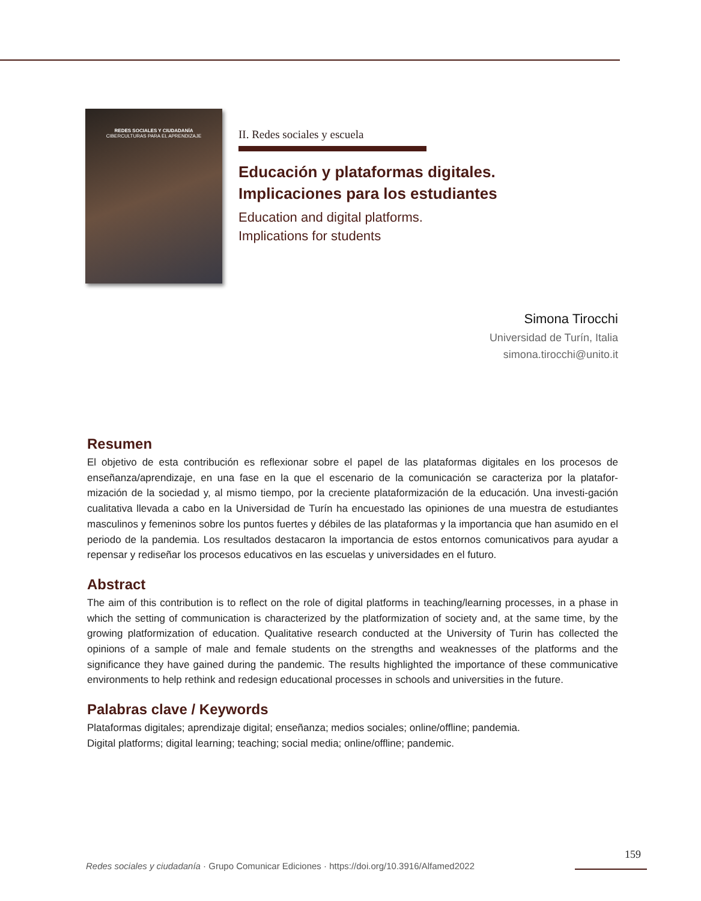REDES SOCIALES Y CIUDADANÍA
CIBERCULTURAS PARA EL APRENDIZAJE
II. Redes sociales y escuela
Educación y plataformas digitales. Implicaciones para los estudiantes
Education and digital platforms.
Implications for students
Simona Tirocchi
Universidad de Turín, Italia
simona.tirocchi@unito.it
Resumen
El objetivo de esta contribución es reflexionar sobre el papel de las plataformas digitales en los procesos de enseñanza/aprendizaje, en una fase en la que el escenario de la comunicación se caracteriza por la platafor-mización de la sociedad y, al mismo tiempo, por la creciente plataformización de la educación. Una investi-gación cualitativa llevada a cabo en la Universidad de Turín ha encuestado las opiniones de una muestra de estudiantes masculinos y femeninos sobre los puntos fuertes y débiles de las plataformas y la importancia que han asumido en el periodo de la pandemia. Los resultados destacaron la importancia de estos entornos comunicativos para ayudar a repensar y rediseñar los procesos educativos en las escuelas y universidades en el futuro.
Abstract
The aim of this contribution is to reflect on the role of digital platforms in teaching/learning processes, in a phase in which the setting of communication is characterized by the platformization of society and, at the same time, by the growing platformization of education. Qualitative research conducted at the University of Turin has collected the opinions of a sample of male and female students on the strengths and weaknesses of the platforms and the significance they have gained during the pandemic. The results highlighted the importance of these communicative environments to help rethink and redesign educational processes in schools and universities in the future.
Palabras clave / Keywords
Plataformas digitales; aprendizaje digital; enseñanza; medios sociales; online/offline; pandemia.
Digital platforms; digital learning; teaching; social media; online/offline; pandemic.
159
Redes sociales y ciudadanía · Grupo Comunicar Ediciones · https://doi.org/10.3916/Alfamed2022